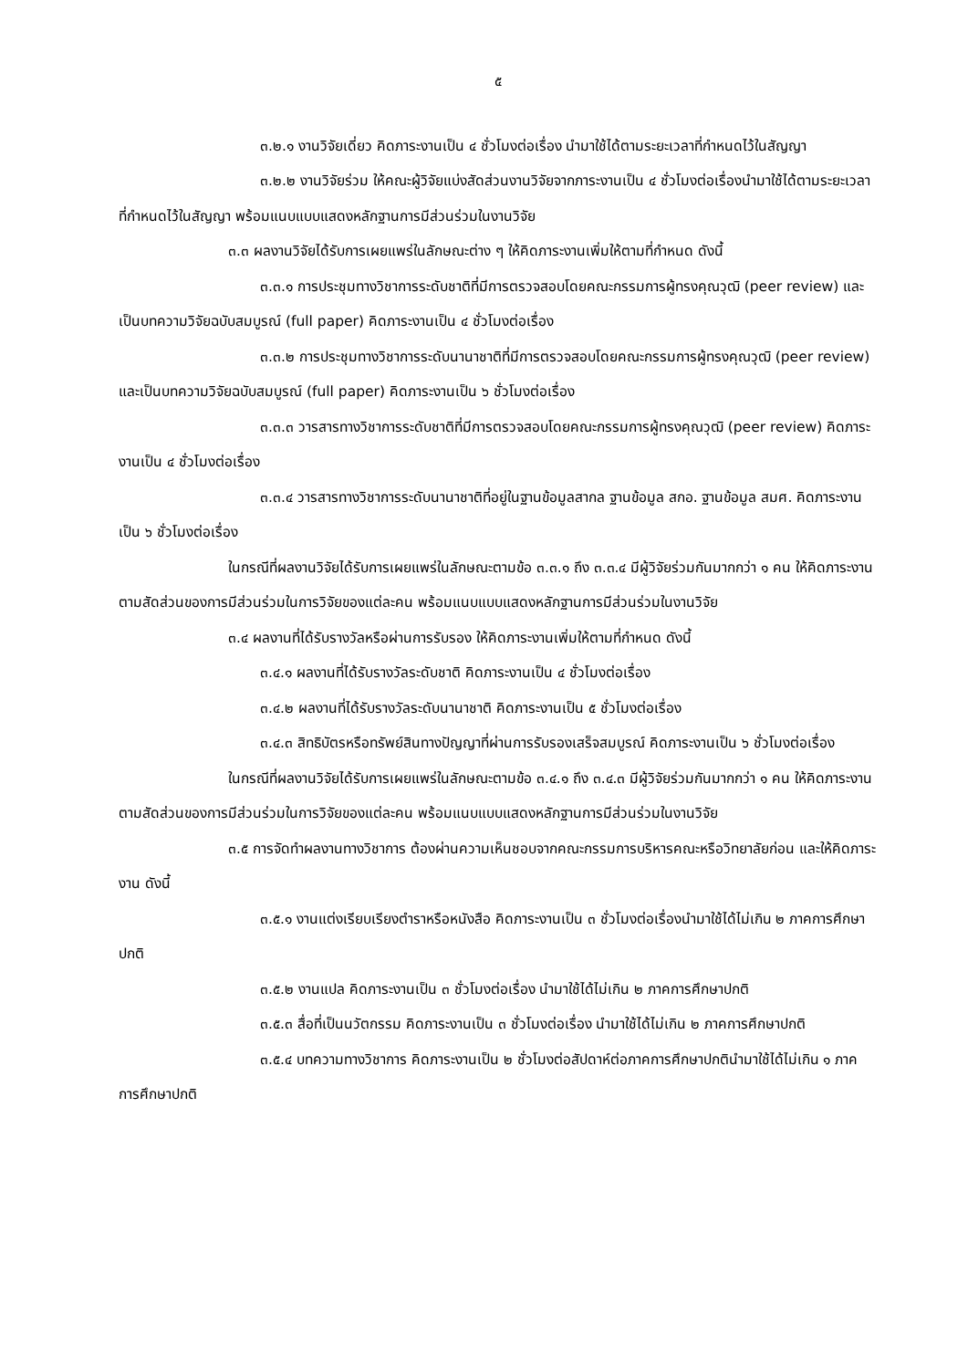๕
๓.๒.๑ งานวิจัยเดี่ยว คิดภาระงานเป็น ๔ ชั่วโมงต่อเรื่อง นำมาใช้ได้ตามระยะเวลาที่กำหนดไว้ในสัญญา
๓.๒.๒ งานวิจัยร่วม ให้คณะผู้วิจัยแบ่งสัดส่วนงานวิจัยจากภาระงานเป็น ๔ ชั่วโมงต่อเรื่องนำมาใช้ได้ตามระยะเวลาที่กำหนดไว้ในสัญญา พร้อมแนบแบบแสดงหลักฐานการมีส่วนร่วมในงานวิจัย
๓.๓ ผลงานวิจัยได้รับการเผยแพร่ในลักษณะต่าง ๆ ให้คิดภาระงานเพิ่มให้ตามที่กำหนด ดังนี้
๓.๓.๑ การประชุมทางวิชาการระดับชาติที่มีการตรวจสอบโดยคณะกรรมการผู้ทรงคุณวุฒิ (peer review) และเป็นบทความวิจัยฉบับสมบูรณ์ (full paper) คิดภาระงานเป็น ๔ ชั่วโมงต่อเรื่อง
๓.๓.๒ การประชุมทางวิชาการระดับนานาชาติที่มีการตรวจสอบโดยคณะกรรมการผู้ทรงคุณวุฒิ (peer review) และเป็นบทความวิจัยฉบับสมบูรณ์ (full paper) คิดภาระงานเป็น ๖ ชั่วโมงต่อเรื่อง
๓.๓.๓ วารสารทางวิชาการระดับชาติที่มีการตรวจสอบโดยคณะกรรมการผู้ทรงคุณวุฒิ (peer review) คิดภาระงานเป็น ๔ ชั่วโมงต่อเรื่อง
๓.๓.๔ วารสารทางวิชาการระดับนานาชาติที่อยู่ในฐานข้อมูลสากล ฐานข้อมูล สกอ. ฐานข้อมูล สมศ. คิดภาระงานเป็น ๖ ชั่วโมงต่อเรื่อง
ในกรณีที่ผลงานวิจัยได้รับการเผยแพร่ในลักษณะตามข้อ ๓.๓.๑ ถึง ๓.๓.๔ มีผู้วิจัยร่วมกันมากกว่า ๑ คน ให้คิดภาระงานตามสัดส่วนของการมีส่วนร่วมในการวิจัยของแต่ละคน พร้อมแนบแบบแสดงหลักฐานการมีส่วนร่วมในงานวิจัย
๓.๔ ผลงานที่ได้รับรางวัลหรือผ่านการรับรอง ให้คิดภาระงานเพิ่มให้ตามที่กำหนด ดังนี้
๓.๔.๑ ผลงานที่ได้รับรางวัลระดับชาติ คิดภาระงานเป็น ๔ ชั่วโมงต่อเรื่อง
๓.๔.๒ ผลงานที่ได้รับรางวัลระดับนานาชาติ คิดภาระงานเป็น ๕ ชั่วโมงต่อเรื่อง
๓.๔.๓ สิทธิบัตรหรือทรัพย์สินทางปัญญาที่ผ่านการรับรองเสร็จสมบูรณ์ คิดภาระงานเป็น ๖ ชั่วโมงต่อเรื่อง
ในกรณีที่ผลงานวิจัยได้รับการเผยแพร่ในลักษณะตามข้อ ๓.๔.๑ ถึง ๓.๔.๓ มีผู้วิจัยร่วมกันมากกว่า ๑ คน ให้คิดภาระงานตามสัดส่วนของการมีส่วนร่วมในการวิจัยของแต่ละคน พร้อมแนบแบบแสดงหลักฐานการมีส่วนร่วมในงานวิจัย
๓.๕ การจัดทำผลงานทางวิชาการ ต้องผ่านความเห็นชอบจากคณะกรรมการบริหารคณะหรือวิทยาลัยก่อน และให้คิดภาระงาน ดังนี้
๓.๕.๑ งานแต่งเรียบเรียงตำราหรือหนังสือ คิดภาระงานเป็น ๓ ชั่วโมงต่อเรื่องนำมาใช้ได้ไม่เกิน ๒ ภาคการศึกษาปกติ
๓.๕.๒ งานแปล คิดภาระงานเป็น ๓ ชั่วโมงต่อเรื่อง นำมาใช้ได้ไม่เกิน ๒ ภาคการศึกษาปกติ
๓.๕.๓ สื่อที่เป็นนวัตกรรม คิดภาระงานเป็น ๓ ชั่วโมงต่อเรื่อง นำมาใช้ได้ไม่เกิน ๒ ภาคการศึกษาปกติ
๓.๕.๔ บทความทางวิชาการ คิดภาระงานเป็น ๒ ชั่วโมงต่อสัปดาห์ต่อภาคการศึกษาปกตินำมาใช้ได้ไม่เกิน ๑ ภาคการศึกษาปกติ